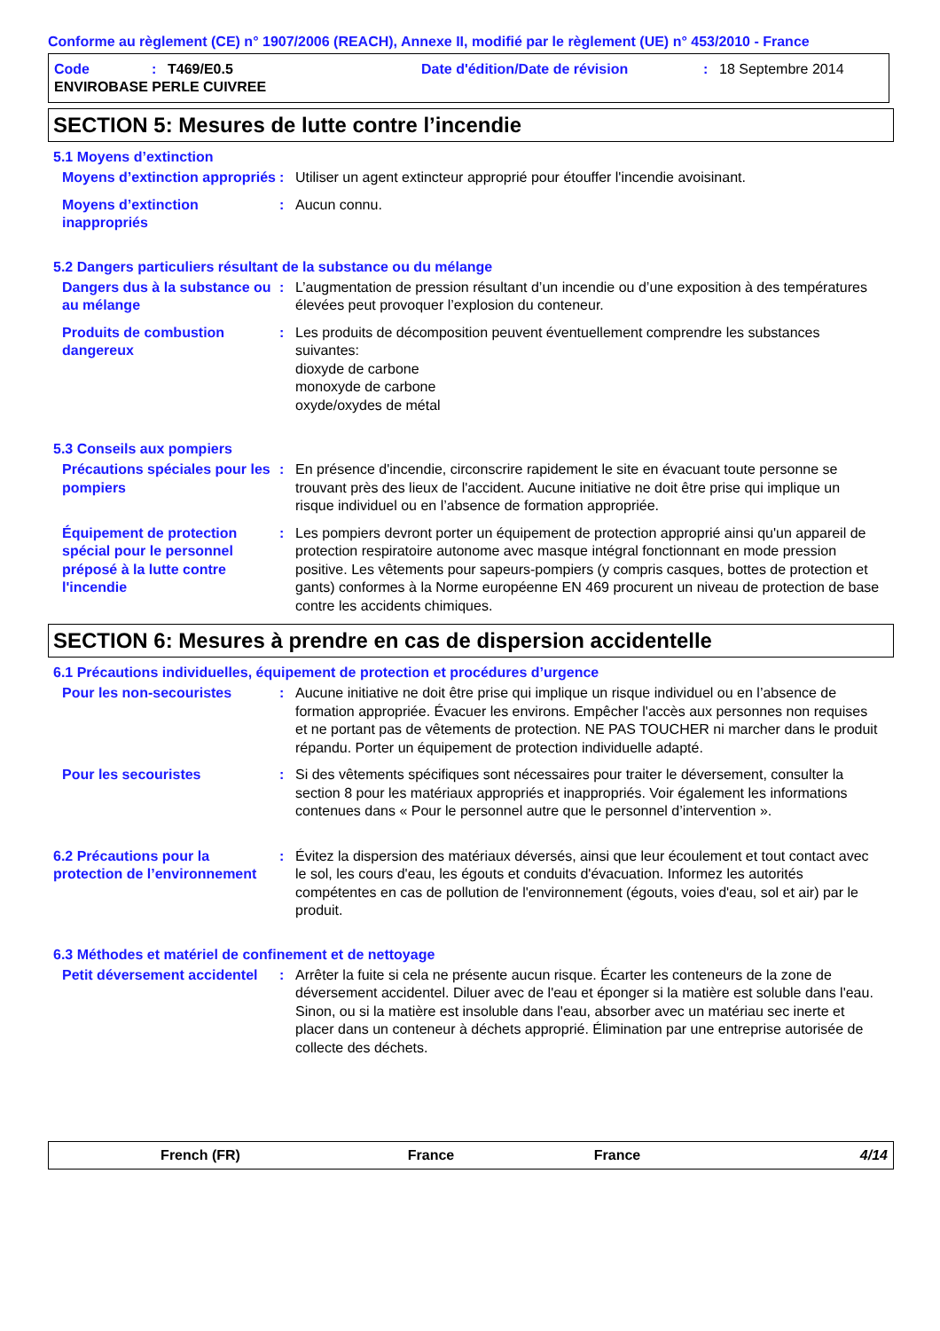Conforme au règlement (CE) n° 1907/2006 (REACH), Annexe II, modifié par le règlement (UE) n° 453/2010 - France
Code: T469/E0.5 Date d'édition/Date de révision: 18 Septembre 2014
ENVIROBASE PERLE CUIVREE
SECTION 5: Mesures de lutte contre l’incendie
5.1 Moyens d’extinction
Moyens d’extinction appropriés
: Utiliser un agent extincteur approprié pour étouffer l'incendie avoisinant.
Moyens d’extinction inappropriés
: Aucun connu.
5.2 Dangers particuliers résultant de la substance ou du mélange
Dangers dus à la substance ou au mélange
: L’augmentation de pression résultant d’un incendie ou d’une exposition à des températures élevées peut provoquer l’explosion du conteneur.
Produits de combustion dangereux
: Les produits de décomposition peuvent éventuellement comprendre les substances suivantes:
dioxyde de carbone
monoxyde de carbone
oxyde/oxydes de métal
5.3 Conseils aux pompiers
Précautions spéciales pour les pompiers
: En présence d'incendie, circonscrire rapidement le site en évacuant toute personne se trouvant près des lieux de l'accident. Aucune initiative ne doit être prise qui implique un risque individuel ou en l’absence de formation appropriée.
Équipement de protection spécial pour le personnel préposé à la lutte contre l'incendie
: Les pompiers devront porter un équipement de protection approprié ainsi qu'un appareil de protection respiratoire autonome avec masque intégral fonctionnant en mode pression positive. Les vêtements pour sapeurs-pompiers (y compris casques, bottes de protection et gants) conformes à la Norme européenne EN 469 procurent un niveau de protection de base contre les accidents chimiques.
SECTION 6: Mesures à prendre en cas de dispersion accidentelle
6.1 Précautions individuelles, équipement de protection et procédures d’urgence
Pour les non-secouristes : Aucune initiative ne doit être prise qui implique un risque individuel ou en l’absence de formation appropriée. Évacuer les environs. Empêcher l'accès aux personnes non requises et ne portant pas de vêtements de protection. NE PAS TOUCHER ni marcher dans le produit répandu. Porter un équipement de protection individuelle adapté.
Pour les secouristes : Si des vêtements spécifiques sont nécessaires pour traiter le déversement, consulter la section 8 pour les matériaux appropriés et inappropriés. Voir également les informations contenues dans « Pour le personnel autre que le personnel d’intervention ».
6.2 Précautions pour la protection de l’environnement
: Évitez la dispersion des matériaux déversés, ainsi que leur écoulement et tout contact avec le sol, les cours d'eau, les égouts et conduits d'évacuation. Informez les autorités compétentes en cas de pollution de l'environnement (égouts, voies d'eau, sol et air) par le produit.
6.3 Méthodes et matériel de confinement et de nettoyage
Petit déversement accidentel
: Arrêter la fuite si cela ne présente aucun risque. Écarter les conteneurs de la zone de déversement accidentel. Diluer avec de l'eau et éponger si la matière est soluble dans l'eau. Sinon, ou si la matière est insoluble dans l'eau, absorber avec un matériau sec inerte et placer dans un conteneur à déchets approprié. Élimination par une entreprise autorisée de collecte des déchets.
French (FR) France France 4/14